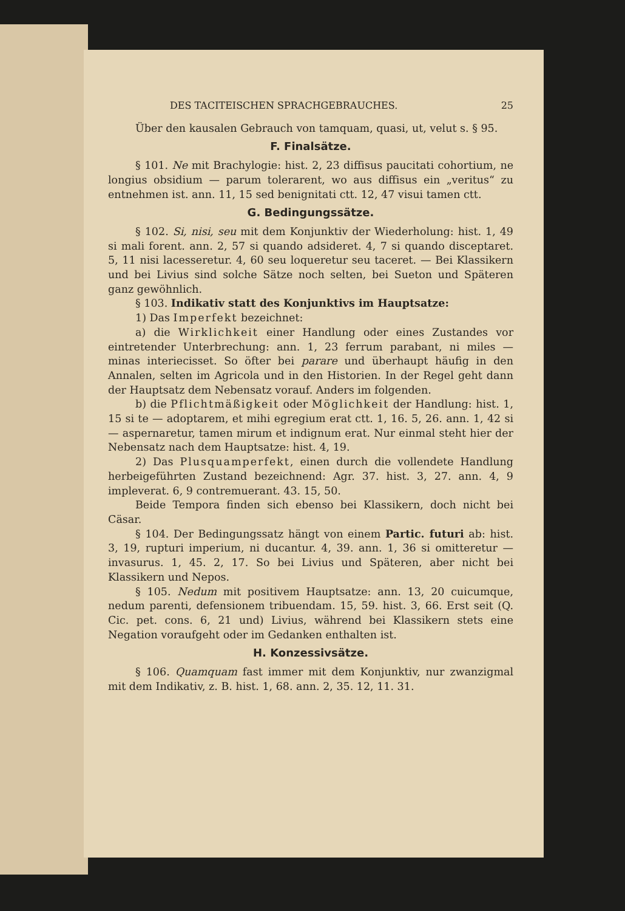DES TACITEISCHEN SPRACHGEBRAUCHES. 25
Über den kausalen Gebrauch von tamquam, quasi, ut, velut s. § 95.
F. Finalsätze.
§ 101. Ne mit Brachylogie: hist. 2, 23 diffisus paucitati cohortium, ne longius obsidium — parum tolerarent, wo aus diffisus ein „veritus“ zu entnehmen ist. ann. 11, 15 sed benignitati ctt. 12, 47 visui tamen ctt.
G. Bedingungssätze.
§ 102. Si, nisi, seu mit dem Konjunktiv der Wiederholung: hist. 1, 49 si mali forent. ann. 2, 57 si quando adsideret. 4, 7 si quando disceptaret. 5, 11 nisi lacesseretur. 4, 60 seu loqueretur seu taceret. — Bei Klassikern und bei Livius sind solche Sätze noch selten, bei Sueton und Späteren ganz gewöhnlich.
§ 103. Indikativ statt des Konjunktivs im Hauptsatze:
1) Das Imperfekt bezeichnet:
a) die Wirklichkeit einer Handlung oder eines Zustandes vor eintretender Unterbrechung: ann. 1, 23 ferrum parabant, ni miles — minas interiecisset. So öfter bei parare und überhaupt häufig in den Annalen, selten im Agricola und in den Historien. In der Regel geht dann der Hauptsatz dem Nebensatz vorauf. Anders im folgenden.
b) die Pflichtmäßigkeit oder Möglichkeit der Handlung: hist. 1, 15 si te — adoptarem, et mihi egregium erat ctt. 1, 16. 5, 26. ann. 1, 42 si — aspernaretur, tamen mirum et indignum erat. Nur einmal steht hier der Nebensatz nach dem Hauptsatze: hist. 4, 19.
2) Das Plusquamperfekt, einen durch die vollendete Handlung herbeigeführten Zustand bezeichnend: Agr. 37. hist. 3, 27. ann. 4, 9 impleverat. 6, 9 contremuerant. 43. 15, 50.
Beide Tempora finden sich ebenso bei Klassikern, doch nicht bei Cäsar.
§ 104. Der Bedingungssatz hängt von einem Partic. futuri ab: hist. 3, 19, rupturi imperium, ni ducantur. 4, 39. ann. 1, 36 si omitteretur — invasurus. 1, 45. 2, 17. So bei Livius und Späteren, aber nicht bei Klassikern und Nepos.
§ 105. Nedum mit positivem Hauptsatze: ann. 13, 20 cuicumque, nedum parenti, defensionem tribuendam. 15, 59. hist. 3, 66. Erst seit (Q. Cic. pet. cons. 6, 21 und) Livius, während bei Klassikern stets eine Negation voraufgeht oder im Gedanken enthalten ist.
H. Konzessivsätze.
§ 106. Quamquam fast immer mit dem Konjunktiv, nur zwanzigmal mit dem Indikativ, z. B. hist. 1, 68. ann. 2, 35. 12, 11. 31.